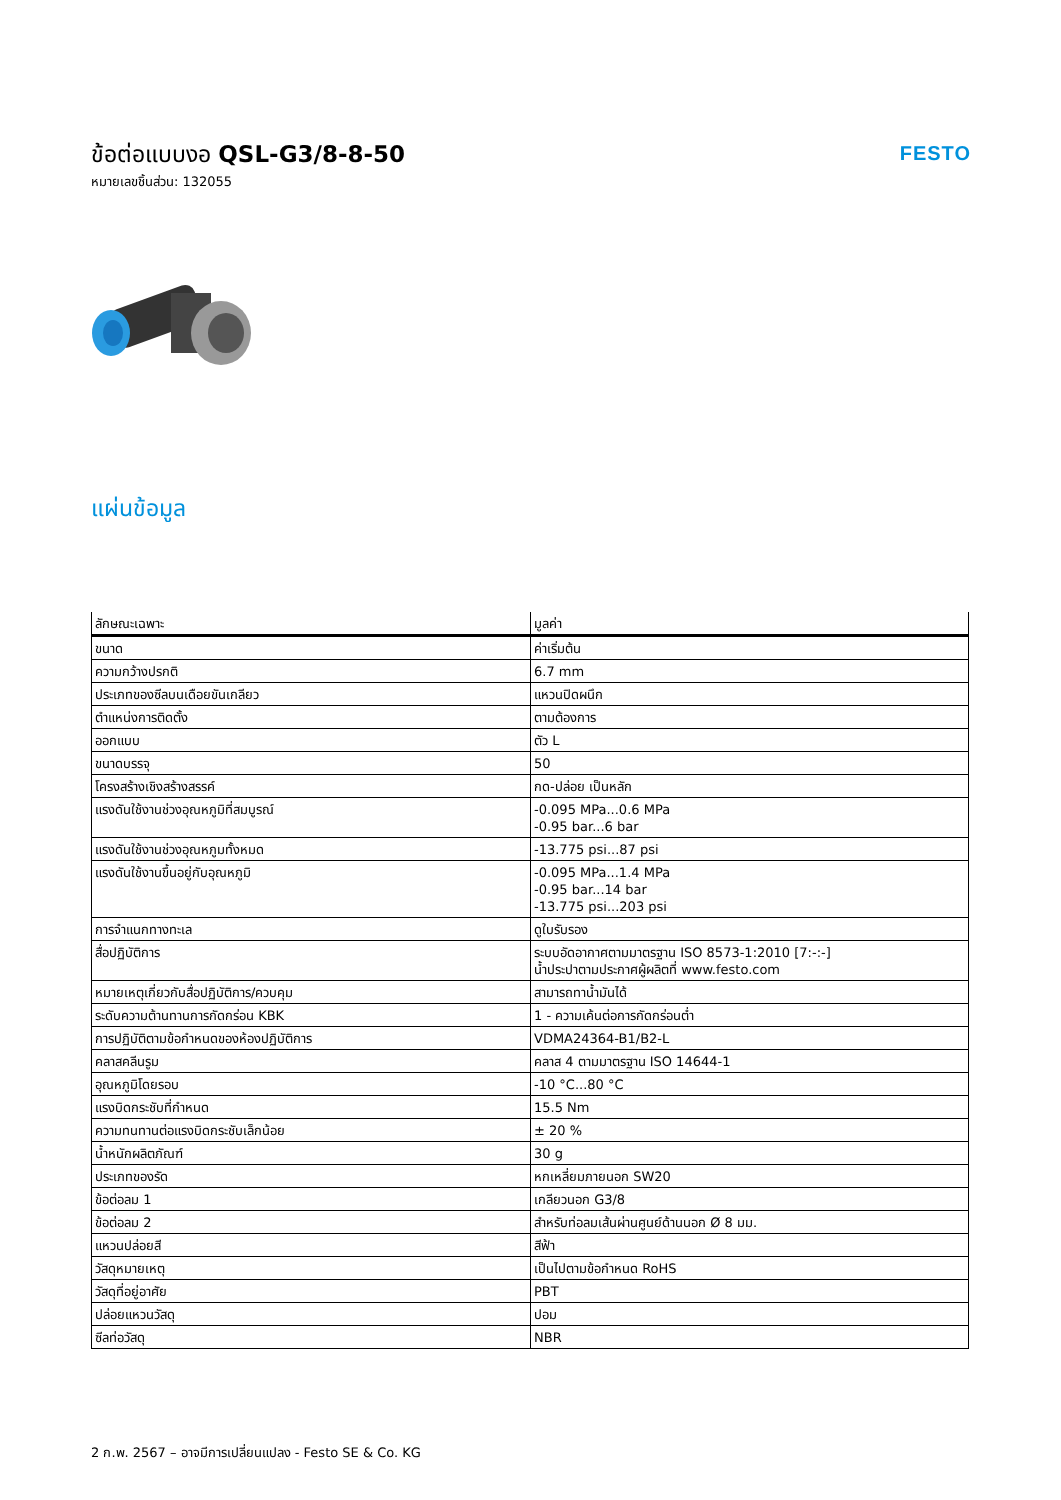ข้อต่อแบบงอ QSL-G3/8-8-50
หมายเลขชิ้นส่วน: 132055
FESTO
แผ่นข้อมูล
| ลักษณะเฉพาะ | มูลค่า |
| --- | --- |
| ขนาด | ค่าเริ่มต้น |
| ความกว้างปรกติ | 6.7 mm |
| ประเภทของซีลบนเดือยขันเกลียว | แหวนปิดผนึก |
| ตำแหน่งการติดตั้ง | ตามต้องการ |
| ออกแบบ | ตัว L |
| ขนาดบรรจุ | 50 |
| โครงสร้างเชิงสร้างสรรค์ | กด-ปล่อย เป็นหลัก |
| แรงดันใช้งานช่วงอุณหภูมิที่สมบูรณ์ | -0.095 MPa...0.6 MPa -0.95 bar...6 bar |
| แรงดันใช้งานช่วงอุณหภูมทั้งหมด | -13.775 psi...87 psi |
| แรงดันใช้งานขึ้นอยู่กับอุณหภูมิ | -0.095 MPa...1.4 MPa -0.95 bar...14 bar -13.775 psi...203 psi |
| การจำแนกทางทะเล | ดูใบรับรอง |
| สื่อปฏิบัติการ | ระบบอัดอากาศตามมาตรฐาน ISO 8573-1:2010 [7:-:-] น้ำประปาตามประกาศผู้ผลิตที่ www.festo.com |
| หมายเหตุเกี่ยวกับสื่อปฏิบัติการ/ควบคุม | สามารถทาน้ำมันได้ |
| ระดับความต้านทานการกัดกร่อน KBK | 1 - ความเค้นต่อการกัดกร่อนต่ำ |
| การปฏิบัติตามข้อกำหนดของห้องปฏิบัติการ | VDMA24364-B1/B2-L |
| คลาสคลีนรูม | คลาส 4 ตามมาตรฐาน ISO 14644-1 |
| อุณหภูมิโดยรอบ | -10 °C...80 °C |
| แรงบิดกระชับที่กำหนด | 15.5 Nm |
| ความทนทานต่อแรงบิดกระชับเล็กน้อย | ± 20 % |
| น้ำหนักผลิตภัณฑ์ | 30 g |
| ประเภทของรัด | หกเหลี่ยมภายนอก SW20 |
| ข้อต่อลม 1 | เกลียวนอก G3/8 |
| ข้อต่อลม 2 | สำหรับท่อลมเส้นผ่านศูนย์ด้านนอก Ø 8 มม. |
| แหวนปล่อยสี | สีฟ้า |
| วัสดุหมายเหตุ | เป็นไปตามข้อกำหนด RoHS |
| วัสดุที่อยู่อาศัย | PBT |
| ปล่อยแหวนวัสดุ | ปอม |
| ซีลท่อวัสดุ | NBR |
2 ก.พ. 2567 – อาจมีการเปลี่ยนแปลง - Festo SE & Co. KG